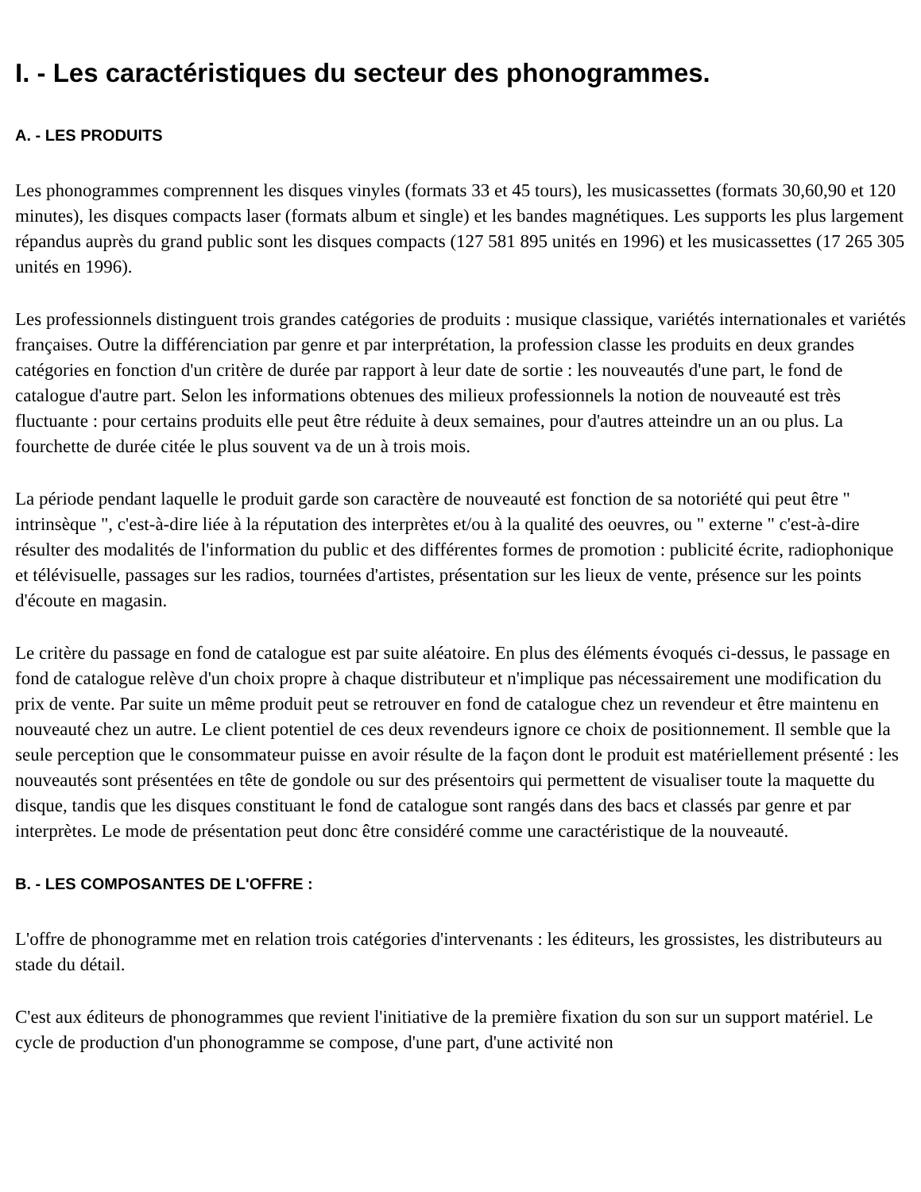I. - Les caractéristiques du secteur des phonogrammes.
A. - LES PRODUITS
Les phonogrammes comprennent les disques vinyles (formats 33 et 45 tours), les musicassettes (formats 30,60,90 et 120 minutes), les disques compacts laser (formats album et single) et les bandes magnétiques. Les supports les plus largement répandus auprès du grand public sont les disques compacts (127 581 895 unités en 1996) et les musicassettes (17 265 305 unités en 1996).
Les professionnels distinguent trois grandes catégories de produits : musique classique, variétés internationales et variétés françaises. Outre la différenciation par genre et par interprétation, la profession classe les produits en deux grandes catégories en fonction d'un critère de durée par rapport à leur date de sortie : les nouveautés d'une part, le fond de catalogue d'autre part. Selon les informations obtenues des milieux professionnels la notion de nouveauté est très fluctuante : pour certains produits elle peut être réduite à deux semaines, pour d'autres atteindre un an ou plus. La fourchette de durée citée le plus souvent va de un à trois mois.
La période pendant laquelle le produit garde son caractère de nouveauté est fonction de sa notoriété qui peut être " intrinsèque ", c'est-à-dire liée à la réputation des interprètes et/ou à la qualité des oeuvres, ou " externe " c'est-à-dire résulter des modalités de l'information du public et des différentes formes de promotion : publicité écrite, radiophonique et télévisuelle, passages sur les radios, tournées d'artistes, présentation sur les lieux de vente, présence sur les points d'écoute en magasin.
Le critère du passage en fond de catalogue est par suite aléatoire. En plus des éléments évoqués ci-dessus, le passage en fond de catalogue relève d'un choix propre à chaque distributeur et n'implique pas nécessairement une modification du prix de vente. Par suite un même produit peut se retrouver en fond de catalogue chez un revendeur et être maintenu en nouveauté chez un autre. Le client potentiel de ces deux revendeurs ignore ce choix de positionnement. Il semble que la seule perception que le consommateur puisse en avoir résulte de la façon dont le produit est matériellement présenté : les nouveautés sont présentées en tête de gondole ou sur des présentoirs qui permettent de visualiser toute la maquette du disque, tandis que les disques constituant le fond de catalogue sont rangés dans des bacs et classés par genre et par interprètes. Le mode de présentation peut donc être considéré comme une caractéristique de la nouveauté.
B. - LES COMPOSANTES DE L'OFFRE :
L'offre de phonogramme met en relation trois catégories d'intervenants : les éditeurs, les grossistes, les distributeurs au stade du détail.
C'est aux éditeurs de phonogrammes que revient l'initiative de la première fixation du son sur un support matériel. Le cycle de production d'un phonogramme se compose, d'une part, d'une activité non